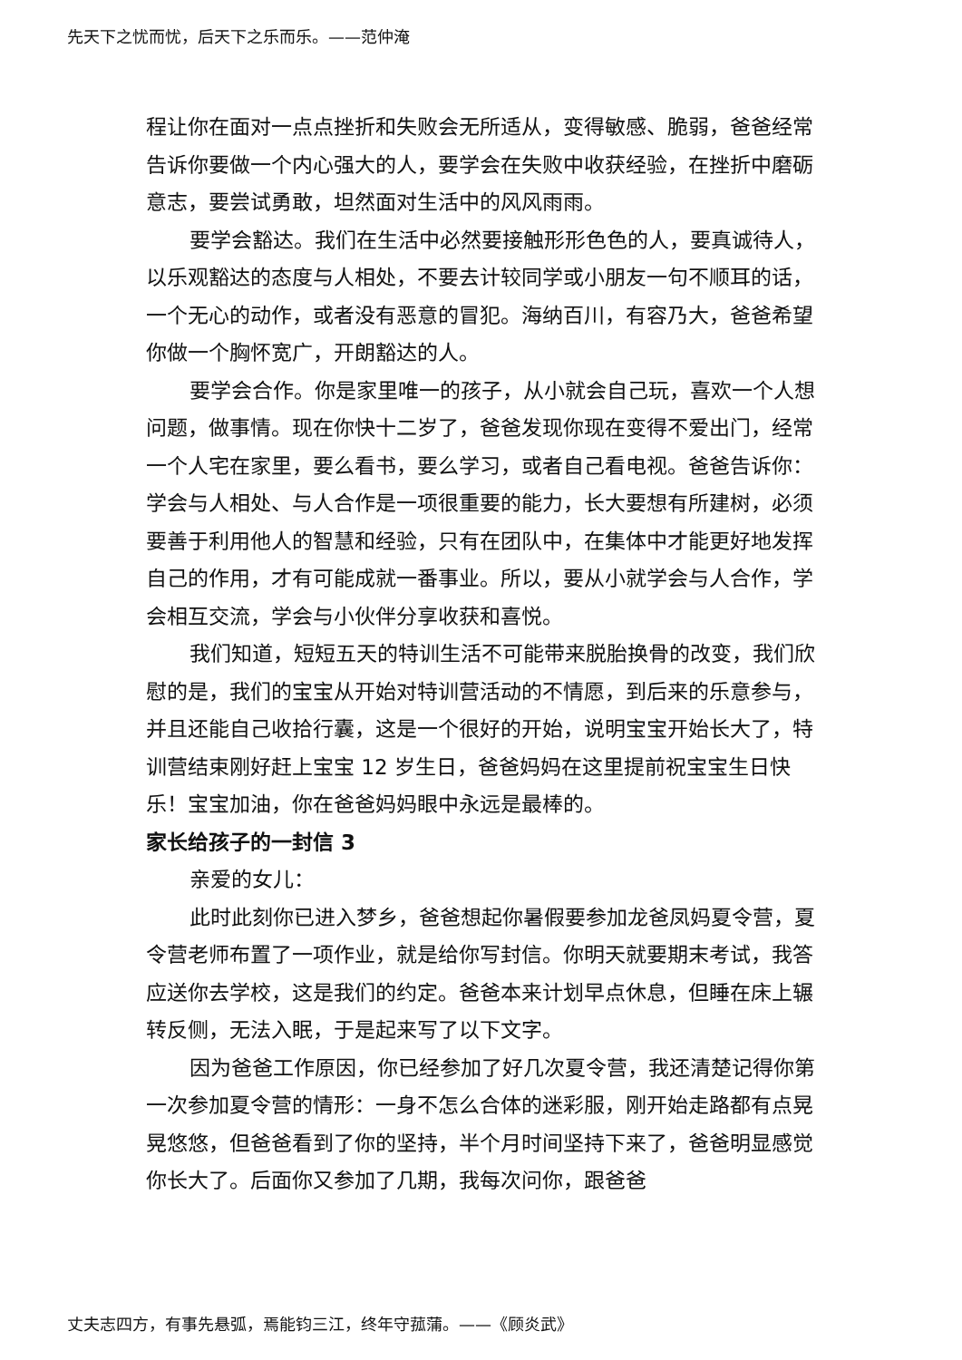先天下之忧而忧，后天下之乐而乐。——范仲淹
程让你在面对一点点挫折和失败会无所适从，变得敏感、脆弱，爸爸经常告诉你要做一个内心强大的人，要学会在失败中收获经验，在挫折中磨砺意志，要尝试勇敢，坦然面对生活中的风风雨雨。
要学会豁达。我们在生活中必然要接触形形色色的人，要真诚待人，以乐观豁达的态度与人相处，不要去计较同学或小朋友一句不顺耳的话，一个无心的动作，或者没有恶意的冒犯。海纳百川，有容乃大，爸爸希望你做一个胸怀宽广，开朗豁达的人。
要学会合作。你是家里唯一的孩子，从小就会自己玩，喜欢一个人想问题，做事情。现在你快十二岁了，爸爸发现你现在变得不爱出门，经常一个人宅在家里，要么看书，要么学习，或者自己看电视。爸爸告诉你：学会与人相处、与人合作是一项很重要的能力，长大要想有所建树，必须要善于利用他人的智慧和经验，只有在团队中，在集体中才能更好地发挥自己的作用，才有可能成就一番事业。所以，要从小就学会与人合作，学会相互交流，学会与小伙伴分享收获和喜悦。
我们知道，短短五天的特训生活不可能带来脱胎换骨的改变，我们欣慰的是，我们的宝宝从开始对特训营活动的不情愿，到后来的乐意参与，并且还能自己收拾行囊，这是一个很好的开始，说明宝宝开始长大了，特训营结束刚好赶上宝宝 12 岁生日，爸爸妈妈在这里提前祝宝宝生日快乐！宝宝加油，你在爸爸妈妈眼中永远是最棒的。
家长给孩子的一封信 3
亲爱的女儿：
此时此刻你已进入梦乡，爸爸想起你暑假要参加龙爸凤妈夏令营，夏令营老师布置了一项作业，就是给你写封信。你明天就要期末考试，我答应送你去学校，这是我们的约定。爸爸本来计划早点休息，但睡在床上辗转反侧，无法入眠，于是起来写了以下文字。
因为爸爸工作原因，你已经参加了好几次夏令营，我还清楚记得你第一次参加夏令营的情形：一身不怎么合体的迷彩服，刚开始走路都有点晃晃悠悠，但爸爸看到了你的坚持，半个月时间坚持下来了，爸爸明显感觉你长大了。后面你又参加了几期，我每次问你，跟爸爸
丈夫志四方，有事先悬弧，焉能钧三江，终年守菰蒲。——《顾炎武》